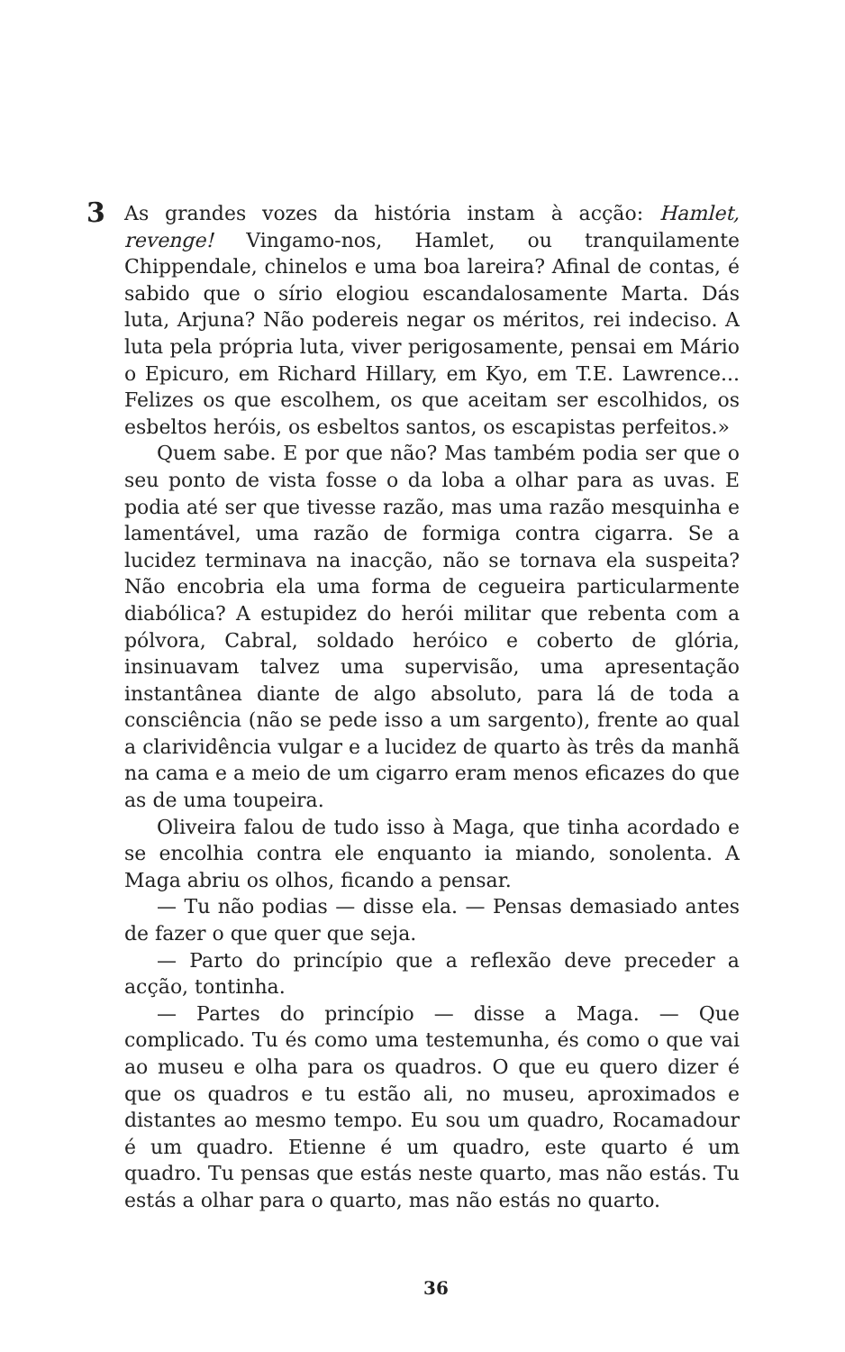3
As grandes vozes da história instam à acção: Hamlet, revenge! Vingamo-nos, Hamlet, ou tranquilamente Chippendale, chinelos e uma boa lareira? Afinal de contas, é sabido que o sírio elogiou escandalosamente Marta. Dás luta, Arjuna? Não podereis negar os méritos, rei indeciso. A luta pela própria luta, viver perigosamente, pensai em Mário o Epicuro, em Richard Hillary, em Kyo, em T.E. Lawrence... Felizes os que escolhem, os que aceitam ser escolhidos, os esbeltos heróis, os esbeltos santos, os escapistas perfeitos.»
Quem sabe. E por que não? Mas também podia ser que o seu ponto de vista fosse o da loba a olhar para as uvas. E podia até ser que tivesse razão, mas uma razão mesquinha e lamentável, uma razão de formiga contra cigarra. Se a lucidez terminava na inacção, não se tornava ela suspeita? Não encobria ela uma forma de cegueira particularmente diabólica? A estupidez do herói militar que rebenta com a pólvora, Cabral, soldado heróico e coberto de glória, insinuavam talvez uma supervisão, uma apresentação instantânea diante de algo absoluto, para lá de toda a consciência (não se pede isso a um sargento), frente ao qual a clarividência vulgar e a lucidez de quarto às três da manhã na cama e a meio de um cigarro eram menos eficazes do que as de uma toupeira.
Oliveira falou de tudo isso à Maga, que tinha acordado e se encolhia contra ele enquanto ia miando, sonolenta. A Maga abriu os olhos, ficando a pensar.
— Tu não podias — disse ela. — Pensas demasiado antes de fazer o que quer que seja.
— Parto do princípio que a reflexão deve preceder a acção, tontinha.
— Partes do princípio — disse a Maga. — Que complicado. Tu és como uma testemunha, és como o que vai ao museu e olha para os quadros. O que eu quero dizer é que os quadros e tu estão ali, no museu, aproximados e distantes ao mesmo tempo. Eu sou um quadro, Rocamadour é um quadro. Etienne é um quadro, este quarto é um quadro. Tu pensas que estás neste quarto, mas não estás. Tu estás a olhar para o quarto, mas não estás no quarto.
36